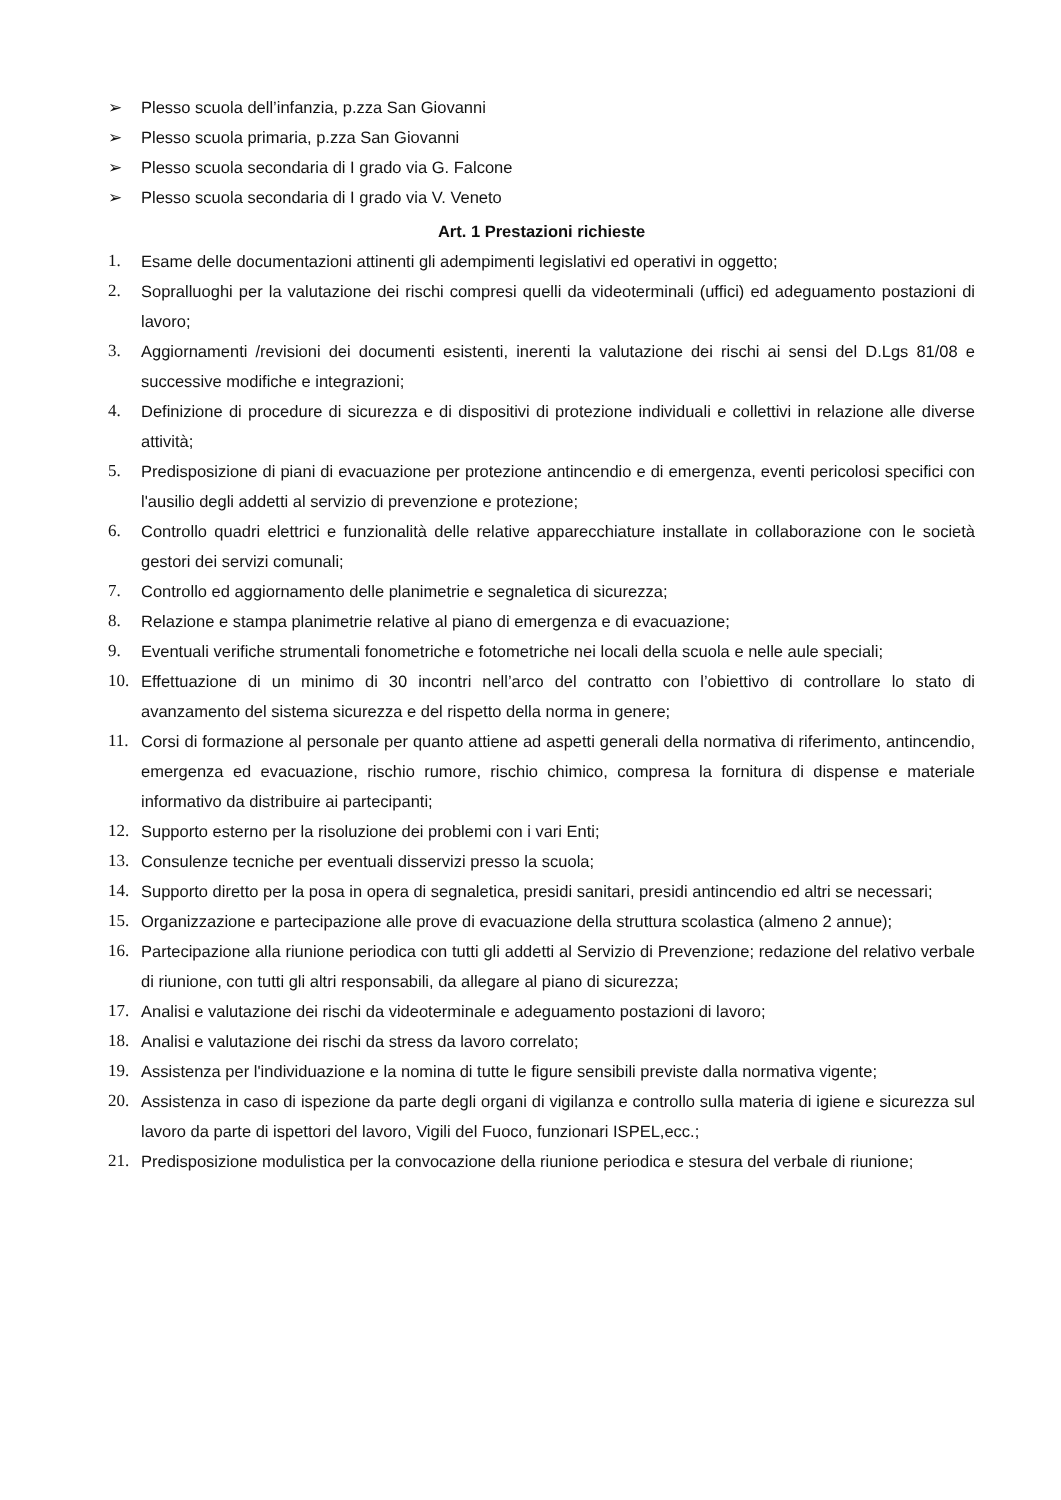➢ Plesso scuola dell’infanzia, p.zza San Giovanni
➢ Plesso scuola primaria, p.zza San Giovanni
➢ Plesso scuola secondaria di I grado via G. Falcone
➢ Plesso scuola secondaria di I grado via V. Veneto
Art. 1 Prestazioni richieste
1. Esame delle documentazioni attinenti gli adempimenti legislativi ed operativi in oggetto;
2. Sopralluoghi per la valutazione dei rischi compresi quelli da videoterminali (uffici) ed adeguamento postazioni di lavoro;
3. Aggiornamenti /revisioni dei documenti esistenti, inerenti la valutazione dei rischi ai sensi del D.Lgs 81/08 e successive modifiche e integrazioni;
4. Definizione di procedure di sicurezza e di dispositivi di protezione individuali e collettivi in relazione alle diverse attività;
5. Predisposizione di piani di evacuazione per protezione antincendio e di emergenza, eventi pericolosi specifici con l'ausilio degli addetti al servizio di prevenzione e protezione;
6. Controllo quadri elettrici e funzionalità delle relative apparecchiature installate in collaborazione con le società gestori dei servizi comunali;
7. Controllo ed aggiornamento delle planimetrie e segnaletica di sicurezza;
8. Relazione e stampa planimetrie relative al piano di emergenza e di evacuazione;
9. Eventuali verifiche strumentali fonometriche e fotometriche nei locali della scuola e nelle aule speciali;
10. Effettuazione di un minimo di 30 incontri nell’arco del contratto con l’obiettivo di controllare lo stato di avanzamento del sistema sicurezza e del rispetto della norma in genere;
11. Corsi di formazione al personale per quanto attiene ad aspetti generali della normativa di riferimento, antincendio, emergenza ed evacuazione, rischio rumore, rischio chimico, compresa la fornitura di dispense e materiale informativo da distribuire ai partecipanti;
12. Supporto esterno per la risoluzione dei problemi con i vari Enti;
13. Consulenze tecniche per eventuali disservizi presso la scuola;
14. Supporto diretto per la posa in opera di segnaletica, presidi sanitari, presidi antincendio ed altri se necessari;
15. Organizzazione e partecipazione alle prove di evacuazione della struttura scolastica (almeno 2 annue);
16. Partecipazione alla riunione periodica con tutti gli addetti al Servizio di Prevenzione; redazione del relativo verbale di riunione, con tutti gli altri responsabili, da allegare al piano di sicurezza;
17. Analisi e valutazione dei rischi da videoterminale e adeguamento postazioni di lavoro;
18. Analisi e valutazione dei rischi da stress da lavoro correlato;
19. Assistenza per l'individuazione e la nomina di tutte le figure sensibili previste dalla normativa vigente;
20. Assistenza in caso di ispezione da parte degli organi di vigilanza e controllo sulla materia di igiene e sicurezza sul lavoro da parte di ispettori del lavoro, Vigili del Fuoco, funzionari ISPEL,ecc.;
21. Predisposizione modulistica per la convocazione della riunione periodica e stesura del verbale di riunione;